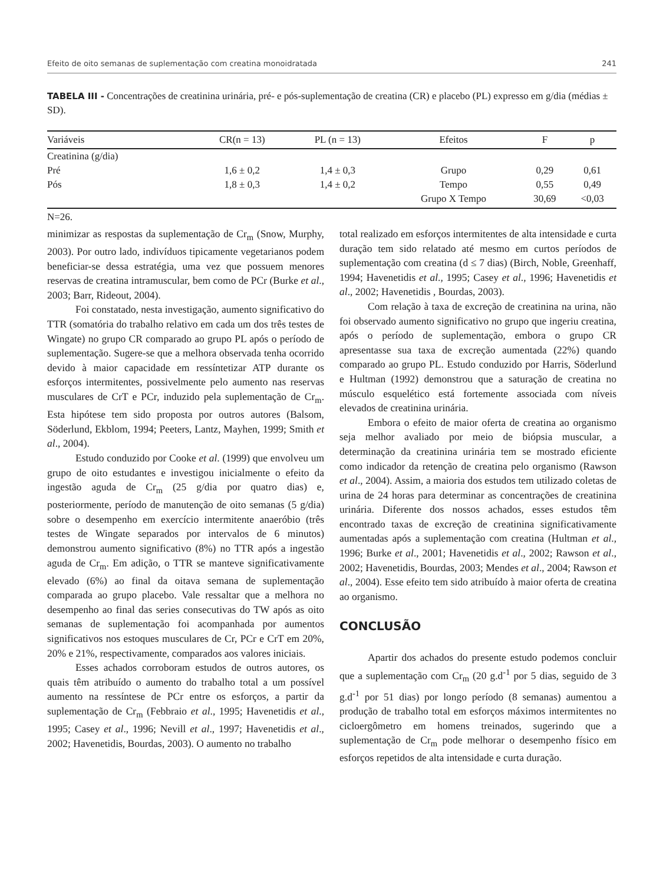Efeito de oito semanas de suplementação com creatina monoidratada 241
TABELA III - Concentrações de creatinina urinária, pré- e pós-suplementação de creatina (CR) e placebo (PL) expresso em g/dia (médias ± SD).
| Variáveis | CR(n = 13) | PL (n = 13) | Efeitos | F | p |
| --- | --- | --- | --- | --- | --- |
| Creatinina (g/dia) | | | | | |
| Pré | 1,6 ± 0,2 | 1,4 ± 0,3 | Grupo | 0,29 | 0,61 |
| Pós | 1,8 ± 0,3 | 1,4 ± 0,2 | Tempo | 0,55 | 0,49 |
| | | | Grupo X Tempo | 30,69 | <0,03 |
N=26.
minimizar as respostas da suplementação de Cr<sub>m</sub> (Snow, Murphy, 2003). Por outro lado, indivíduos tipicamente vegetarianos podem beneficiar-se dessa estratégia, uma vez que possuem menores reservas de creatina intramuscular, bem como de PCr (Burke et al., 2003; Barr, Rideout, 2004).
Foi constatado, nesta investigação, aumento significativo do TTR (somatória do trabalho relativo em cada um dos três testes de Wingate) no grupo CR comparado ao grupo PL após o período de suplementação. Sugere-se que a melhora observada tenha ocorrido devido à maior capacidade em ressíntetizar ATP durante os esforços intermitentes, possivelmente pelo aumento nas reservas musculares de CrT e PCr, induzido pela suplementação de Cr<sub>m</sub>. Esta hipótese tem sido proposta por outros autores (Balsom, Söderlund, Ekblom, 1994; Peeters, Lantz, Mayhen, 1999; Smith et al., 2004).
Estudo conduzido por Cooke et al. (1999) que envolveu um grupo de oito estudantes e investigou inicialmente o efeito da ingestão aguda de Cr<sub>m</sub> (25 g/dia por quatro dias) e, posteriormente, período de manutenção de oito semanas (5 g/dia) sobre o desempenho em exercício intermitente anaeróbio (três testes de Wingate separados por intervalos de 6 minutos) demonstrou aumento significativo (8%) no TTR após a ingestão aguda de Cr<sub>m</sub>. Em adição, o TTR se manteve significativamente elevado (6%) ao final da oitava semana de suplementação comparada ao grupo placebo. Vale ressaltar que a melhora no desempenho ao final das series consecutivas do TW após as oito semanas de suplementação foi acompanhada por aumentos significativos nos estoques musculares de Cr, PCr e CrT em 20%, 20% e 21%, respectivamente, comparados aos valores iniciais.
Esses achados corroboram estudos de outros autores, os quais têm atribuído o aumento do trabalho total a um possível aumento na ressíntese de PCr entre os esforços, a partir da suplementação de Cr<sub>m</sub> (Febbraio et al., 1995; Havenetidis et al., 1995; Casey et al., 1996; Nevill et al., 1997; Havenetidis et al., 2002; Havenetidis, Bourdas, 2003). O aumento no trabalho
total realizado em esforços intermitentes de alta intensidade e curta duração tem sido relatado até mesmo em curtos períodos de suplementação com creatina (d ≤ 7 dias) (Birch, Noble, Greenhaff, 1994; Havenetidis et al., 1995; Casey et al., 1996; Havenetidis et al., 2002; Havenetidis , Bourdas, 2003).
Com relação à taxa de excreção de creatinina na urina, não foi observado aumento significativo no grupo que ingeriu creatina, após o período de suplementação, embora o grupo CR apresentasse sua taxa de excreção aumentada (22%) quando comparado ao grupo PL. Estudo conduzido por Harris, Söderlund e Hultman (1992) demonstrou que a saturação de creatina no músculo esquelético está fortemente associada com níveis elevados de creatinina urinária.
Embora o efeito de maior oferta de creatina ao organismo seja melhor avaliado por meio de biópsia muscular, a determinação da creatinina urinária tem se mostrado eficiente como indicador da retenção de creatina pelo organismo (Rawson et al., 2004). Assim, a maioria dos estudos tem utilizado coletas de urina de 24 horas para determinar as concentrações de creatinina urinária. Diferente dos nossos achados, esses estudos têm encontrado taxas de excreção de creatinina significativamente aumentadas após a suplementação com creatina (Hultman et al., 1996; Burke et al., 2001; Havenetidis et al., 2002; Rawson et al., 2002; Havenetidis, Bourdas, 2003; Mendes et al., 2004; Rawson et al., 2004). Esse efeito tem sido atribuído à maior oferta de creatina ao organismo.
CONCLUSÃO
Apartir dos achados do presente estudo podemos concluir que a suplementação com Cr<sub>m</sub> (20 g.d<sup>-1</sup> por 5 dias, seguido de 3 g.d<sup>-1</sup> por 51 dias) por longo período (8 semanas) aumentou a produção de trabalho total em esforços máximos intermitentes no cicloergômetro em homens treinados, sugerindo que a suplementação de Cr<sub>m</sub> pode melhorar o desempenho físico em esforços repetidos de alta intensidade e curta duração.